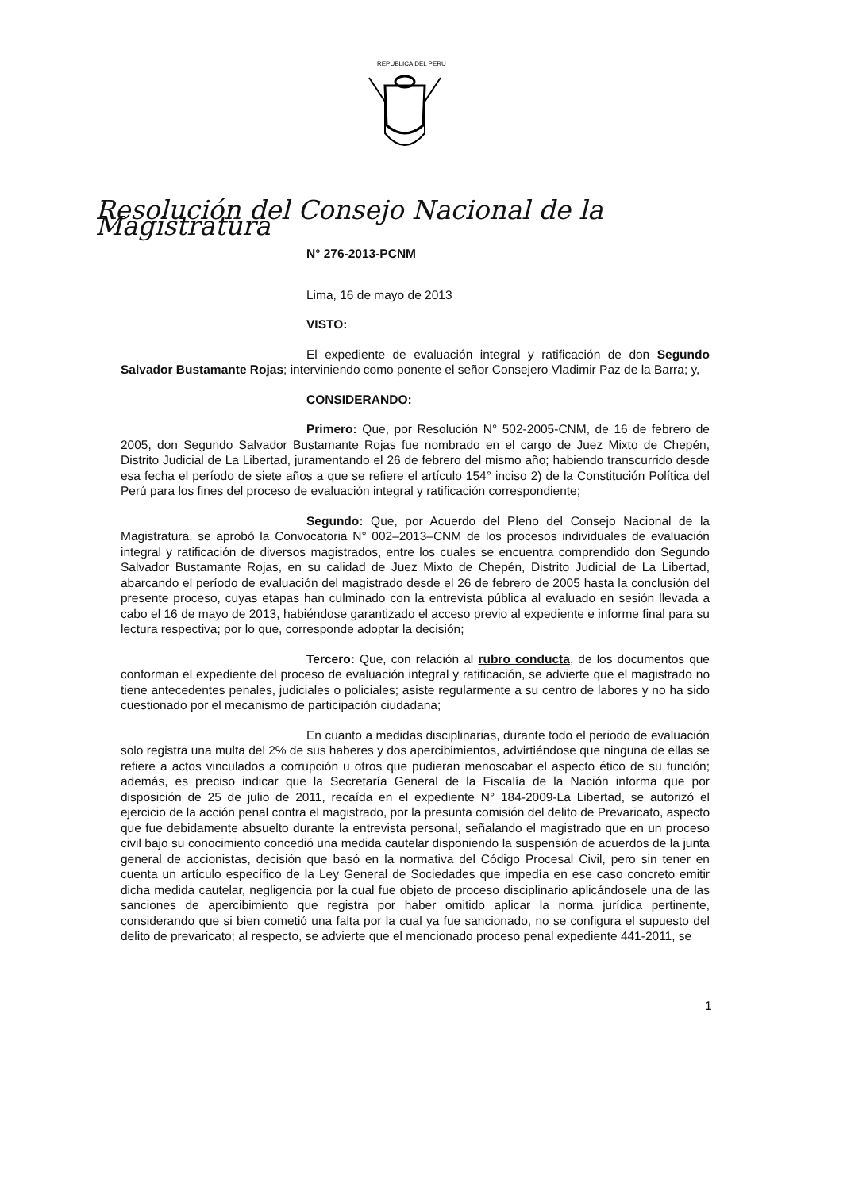REPUBLICA DEL PERU
Resolución del Consejo Nacional de la Magistratura
N° 276-2013-PCNM
Lima, 16 de mayo de 2013
VISTO:
El expediente de evaluación integral y ratificación de don Segundo Salvador Bustamante Rojas; interviniendo como ponente el señor Consejero Vladimir Paz de la Barra; y,
CONSIDERANDO:
Primero: Que, por Resolución N° 502-2005-CNM, de 16 de febrero de 2005, don Segundo Salvador Bustamante Rojas fue nombrado en el cargo de Juez Mixto de Chepén, Distrito Judicial de La Libertad, juramentando el 26 de febrero del mismo año; habiendo transcurrido desde esa fecha el período de siete años a que se refiere el artículo 154° inciso 2) de la Constitución Política del Perú para los fines del proceso de evaluación integral y ratificación correspondiente;
Segundo: Que, por Acuerdo del Pleno del Consejo Nacional de la Magistratura, se aprobó la Convocatoria N° 002–2013–CNM de los procesos individuales de evaluación integral y ratificación de diversos magistrados, entre los cuales se encuentra comprendido don Segundo Salvador Bustamante Rojas, en su calidad de Juez Mixto de Chepén, Distrito Judicial de La Libertad, abarcando el período de evaluación del magistrado desde el 26 de febrero de 2005 hasta la conclusión del presente proceso, cuyas etapas han culminado con la entrevista pública al evaluado en sesión llevada a cabo el 16 de mayo de 2013, habiéndose garantizado el acceso previo al expediente e informe final para su lectura respectiva; por lo que, corresponde adoptar la decisión;
Tercero: Que, con relación al rubro conducta, de los documentos que conforman el expediente del proceso de evaluación integral y ratificación, se advierte que el magistrado no tiene antecedentes penales, judiciales o policiales; asiste regularmente a su centro de labores y no ha sido cuestionado por el mecanismo de participación ciudadana;
En cuanto a medidas disciplinarias, durante todo el periodo de evaluación solo registra una multa del 2% de sus haberes y dos apercibimientos, advirtiéndose que ninguna de ellas se refiere a actos vinculados a corrupción u otros que pudieran menoscabar el aspecto ético de su función; además, es preciso indicar que la Secretaría General de la Fiscalía de la Nación informa que por disposición de 25 de julio de 2011, recaída en el expediente N° 184-2009-La Libertad, se autorizó el ejercicio de la acción penal contra el magistrado, por la presunta comisión del delito de Prevaricato, aspecto que fue debidamente absuelto durante la entrevista personal, señalando el magistrado que en un proceso civil bajo su conocimiento concedió una medida cautelar disponiendo la suspensión de acuerdos de la junta general de accionistas, decisión que basó en la normativa del Código Procesal Civil, pero sin tener en cuenta un artículo específico de la Ley General de Sociedades que impedía en ese caso concreto emitir dicha medida cautelar, negligencia por la cual fue objeto de proceso disciplinario aplicándosele una de las sanciones de apercibimiento que registra por haber omitido aplicar la norma jurídica pertinente, considerando que si bien cometió una falta por la cual ya fue sancionado, no se configura el supuesto del delito de prevaricato; al respecto, se advierte que el mencionado proceso penal expediente 441-2011, se
1